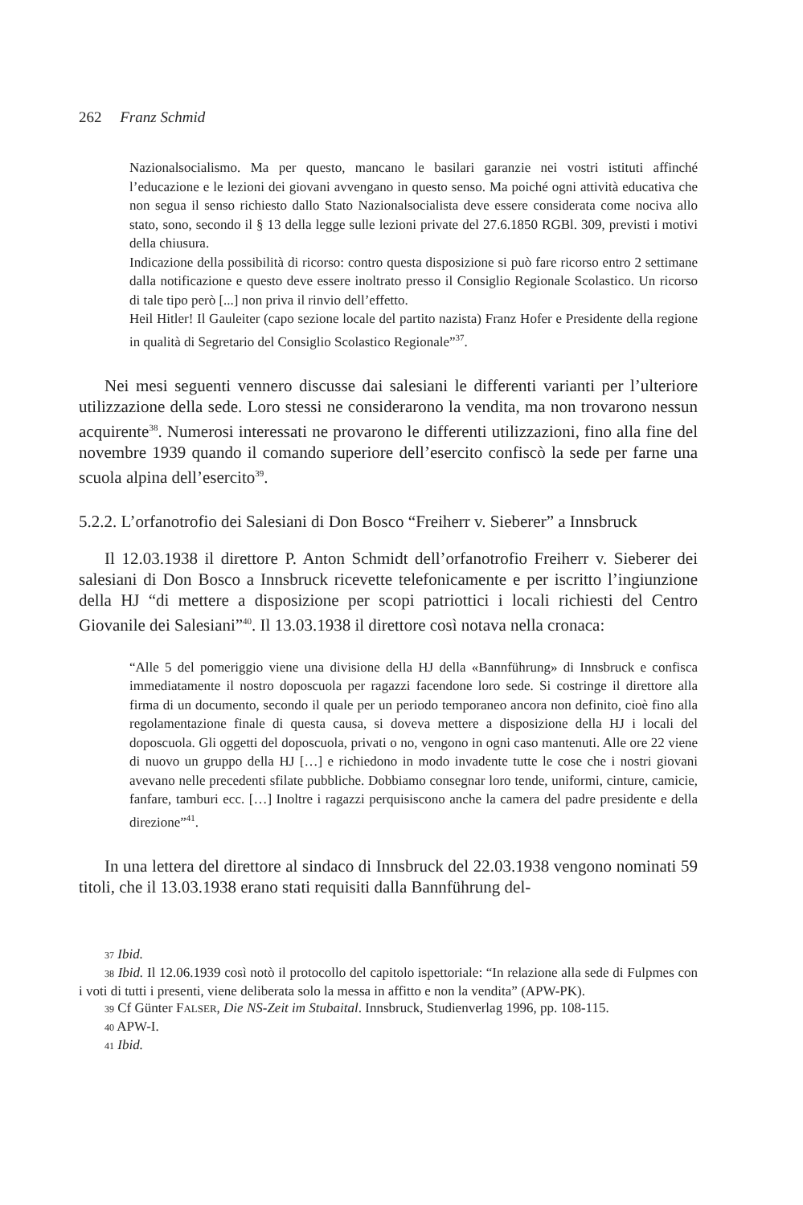262 Franz Schmid
Nazionalsocialismo. Ma per questo, mancano le basilari garanzie nei vostri istituti affinché l’educazione e le lezioni dei giovani avvengano in questo senso. Ma poiché ogni attività educativa che non segua il senso richiesto dallo Stato Nazionalsocialista deve essere considerata come nociva allo stato, sono, secondo il § 13 della legge sulle lezioni private del 27.6.1850 RGBl. 309, previsti i motivi della chiusura.
Indicazione della possibilità di ricorso: contro questa disposizione si può fare ricorso entro 2 settimane dalla notificazione e questo deve essere inoltrato presso il Consiglio Regionale Scolastico. Un ricorso di tale tipo però [...] non priva il rinvio dell’effetto.
Heil Hitler! Il Gauleiter (capo sezione locale del partito nazista) Franz Hofer e Presidente della regione in qualità di Segretario del Consiglio Scolastico Regionale”<sup>37</sup>.
Nei mesi seguenti vennero discusse dai salesiani le differenti varianti per l’ulteriore utilizzazione della sede. Loro stessi ne considerarono la vendita, ma non trovarono nessun acquirente<sup>38</sup>. Numerosi interessati ne provarono le differenti utilizzazioni, fino alla fine del novembre 1939 quando il comando superiore dell’esercito confiscò la sede per farne una scuola alpina dell’esercito<sup>39</sup>.
5.2.2. L’orfanotrofio dei Salesiani di Don Bosco “Freiherr v. Sieberer” a Innsbruck
Il 12.03.1938 il direttore P. Anton Schmidt dell’orfanotrofio Freiherr v. Sieberer dei salesiani di Don Bosco a Innsbruck ricevette telefonicamente e per iscritto l’ingiunzione della HJ “di mettere a disposizione per scopi patriottici i locali richiesti del Centro Giovanile dei Salesiani”<sup>40</sup>. Il 13.03.1938 il direttore così notava nella cronaca:
“Alle 5 del pomeriggio viene una divisione della HJ della «Bannführung» di Innsbruck e confisca immediatamente il nostro doposcuola per ragazzi facendone loro sede. Si costringe il direttore alla firma di un documento, secondo il quale per un periodo temporaneo ancora non definito, cioè fino alla regolamentazione finale di questa causa, si doveva mettere a disposizione della HJ i locali del doposcuola. Gli oggetti del doposcuola, privati o no, vengono in ogni caso mantenuti. Alle ore 22 viene di nuovo un gruppo della HJ […] e richiedono in modo invadente tutte le cose che i nostri giovani avevano nelle precedenti sfilate pubbliche. Dobbiamo consegnar loro tende, uniformi, cinture, camicie, fanfare, tamburi ecc. […] Inoltre i ragazzi perquisiscono anche la camera del padre presidente e della direzione”<sup>41</sup>.
In una lettera del direttore al sindaco di Innsbruck del 22.03.1938 vengono nominati 59 titoli, che il 13.03.1938 erano stati requisiti dalla Bannführung del-
<sup>37</sup> Ibid.
<sup>38</sup> Ibid. Il 12.06.1939 così notò il protocollo del capitolo ispettoriale: “In relazione alla sede di Fulpmes con i voti di tutti i presenti, viene deliberata solo la messa in affitto e non la vendita” (APW-PK).
<sup>39</sup> Cf Günter FALSER, Die NS-Zeit im Stubaital. Innsbruck, Studienverlag 1996, pp. 108-115.
<sup>40</sup> APW-I.
<sup>41</sup> Ibid.